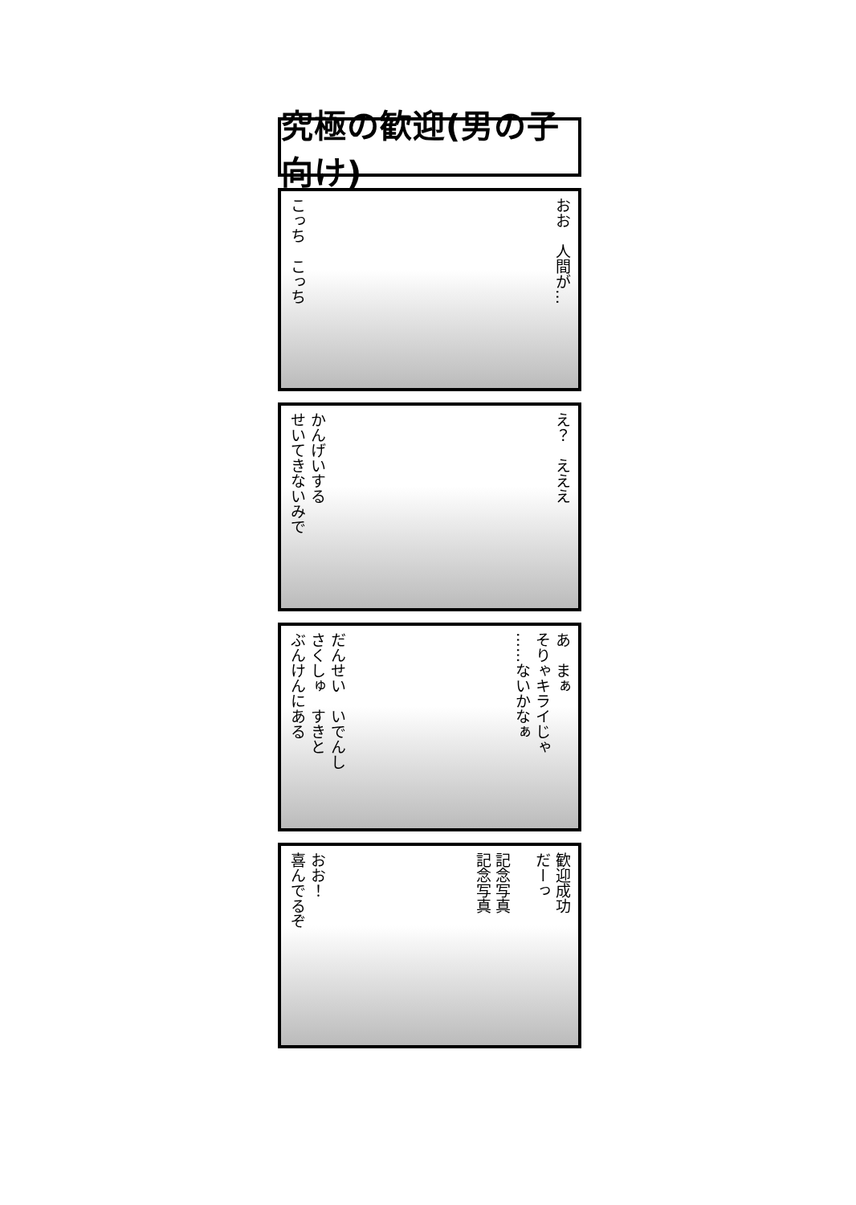究極の歓迎(男の子向け)
こっち　こっち
おお　人間が…
かんげいする
せいてきないみで
え？　えええ
だんせい　いでんし
さくしゅ　すきと
ぶんけんにある
あ　まぁ
そりゃキライじゃ
……ないかなぁ
おお！
喜んでるぞ
歓迎成功
だーっ
記念写真
記念写真